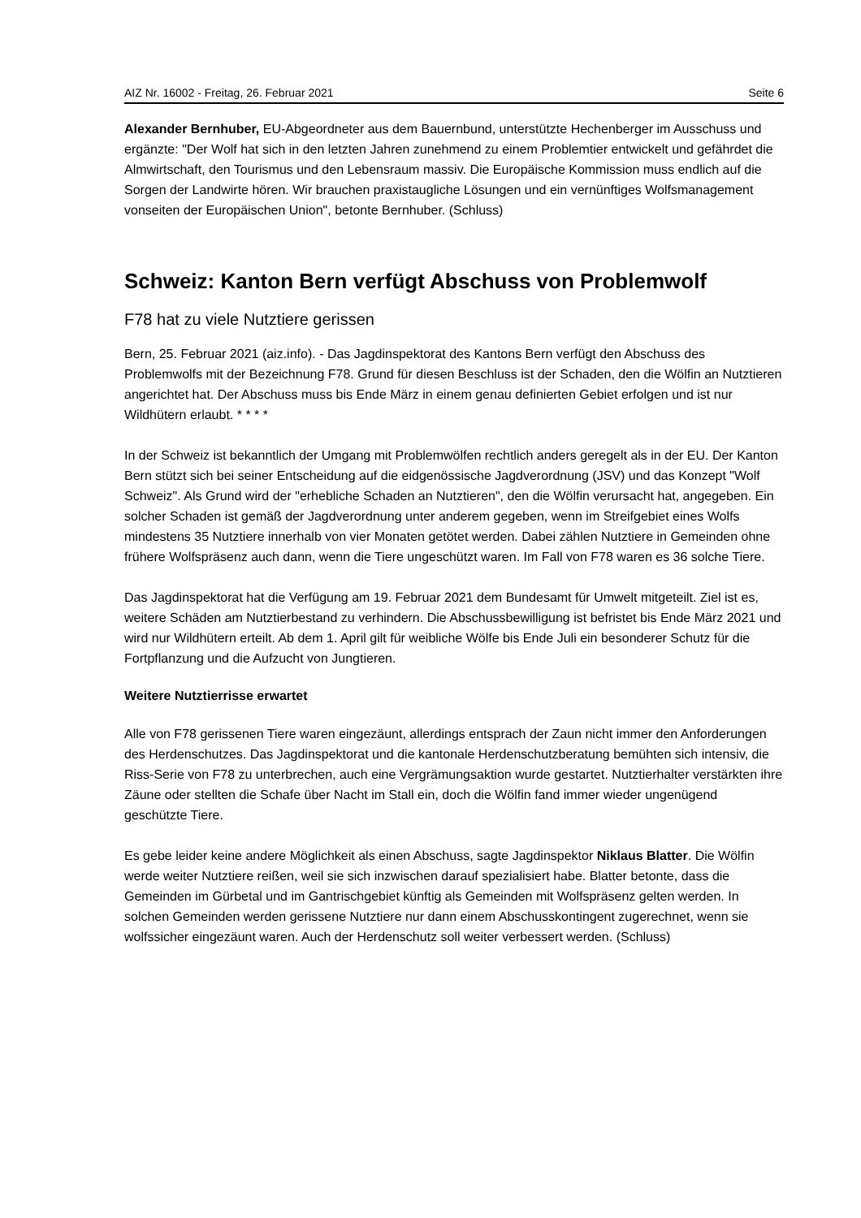AIZ Nr. 16002 - Freitag, 26. Februar 2021 Seite 6
Alexander Bernhuber, EU-Abgeordneter aus dem Bauernbund, unterstützte Hechenberger im Ausschuss und ergänzte: "Der Wolf hat sich in den letzten Jahren zunehmend zu einem Problemtier entwickelt und gefährdet die Almwirtschaft, den Tourismus und den Lebensraum massiv. Die Europäische Kommission muss endlich auf die Sorgen der Landwirte hören. Wir brauchen praxistaugliche Lösungen und ein vernünftiges Wolfsmanagement vonseiten der Europäischen Union", betonte Bernhuber. (Schluss)
Schweiz: Kanton Bern verfügt Abschuss von Problemwolf
F78 hat zu viele Nutztiere gerissen
Bern, 25. Februar 2021 (aiz.info). - Das Jagdinspektorat des Kantons Bern verfügt den Abschuss des Problemwolfs mit der Bezeichnung F78. Grund für diesen Beschluss ist der Schaden, den die Wölfin an Nutztieren angerichtet hat. Der Abschuss muss bis Ende März in einem genau definierten Gebiet erfolgen und ist nur Wildhütern erlaubt. * * * *
In der Schweiz ist bekanntlich der Umgang mit Problemwölfen rechtlich anders geregelt als in der EU. Der Kanton Bern stützt sich bei seiner Entscheidung auf die eidgenössische Jagdverordnung (JSV) und das Konzept "Wolf Schweiz". Als Grund wird der "erhebliche Schaden an Nutztieren", den die Wölfin verursacht hat, angegeben. Ein solcher Schaden ist gemäß der Jagdverordnung unter anderem gegeben, wenn im Streifgebiet eines Wolfs mindestens 35 Nutztiere innerhalb von vier Monaten getötet werden. Dabei zählen Nutztiere in Gemeinden ohne frühere Wolfspräsenz auch dann, wenn die Tiere ungeschützt waren. Im Fall von F78 waren es 36 solche Tiere.
Das Jagdinspektorat hat die Verfügung am 19. Februar 2021 dem Bundesamt für Umwelt mitgeteilt. Ziel ist es, weitere Schäden am Nutztierbestand zu verhindern. Die Abschussbewilligung ist befristet bis Ende März 2021 und wird nur Wildhütern erteilt. Ab dem 1. April gilt für weibliche Wölfe bis Ende Juli ein besonderer Schutz für die Fortpflanzung und die Aufzucht von Jungtieren.
Weitere Nutztierrisse erwartet
Alle von F78 gerissenen Tiere waren eingezäunt, allerdings entsprach der Zaun nicht immer den Anforderungen des Herdenschutzes. Das Jagdinspektorat und die kantonale Herdenschutzberatung bemühten sich intensiv, die Riss-Serie von F78 zu unterbrechen, auch eine Vergrämungsaktion wurde gestartet. Nutztierhalter verstärkten ihre Zäune oder stellten die Schafe über Nacht im Stall ein, doch die Wölfin fand immer wieder ungenügend geschützte Tiere.
Es gebe leider keine andere Möglichkeit als einen Abschuss, sagte Jagdinspektor Niklaus Blatter. Die Wölfin werde weiter Nutztiere reißen, weil sie sich inzwischen darauf spezialisiert habe. Blatter betonte, dass die Gemeinden im Gürbetal und im Gantrischgebiet künftig als Gemeinden mit Wolfspräsenz gelten werden. In solchen Gemeinden werden gerissene Nutztiere nur dann einem Abschusskontingent zugerechnet, wenn sie wolfssicher eingezäunt waren. Auch der Herdenschutz soll weiter verbessert werden. (Schluss)